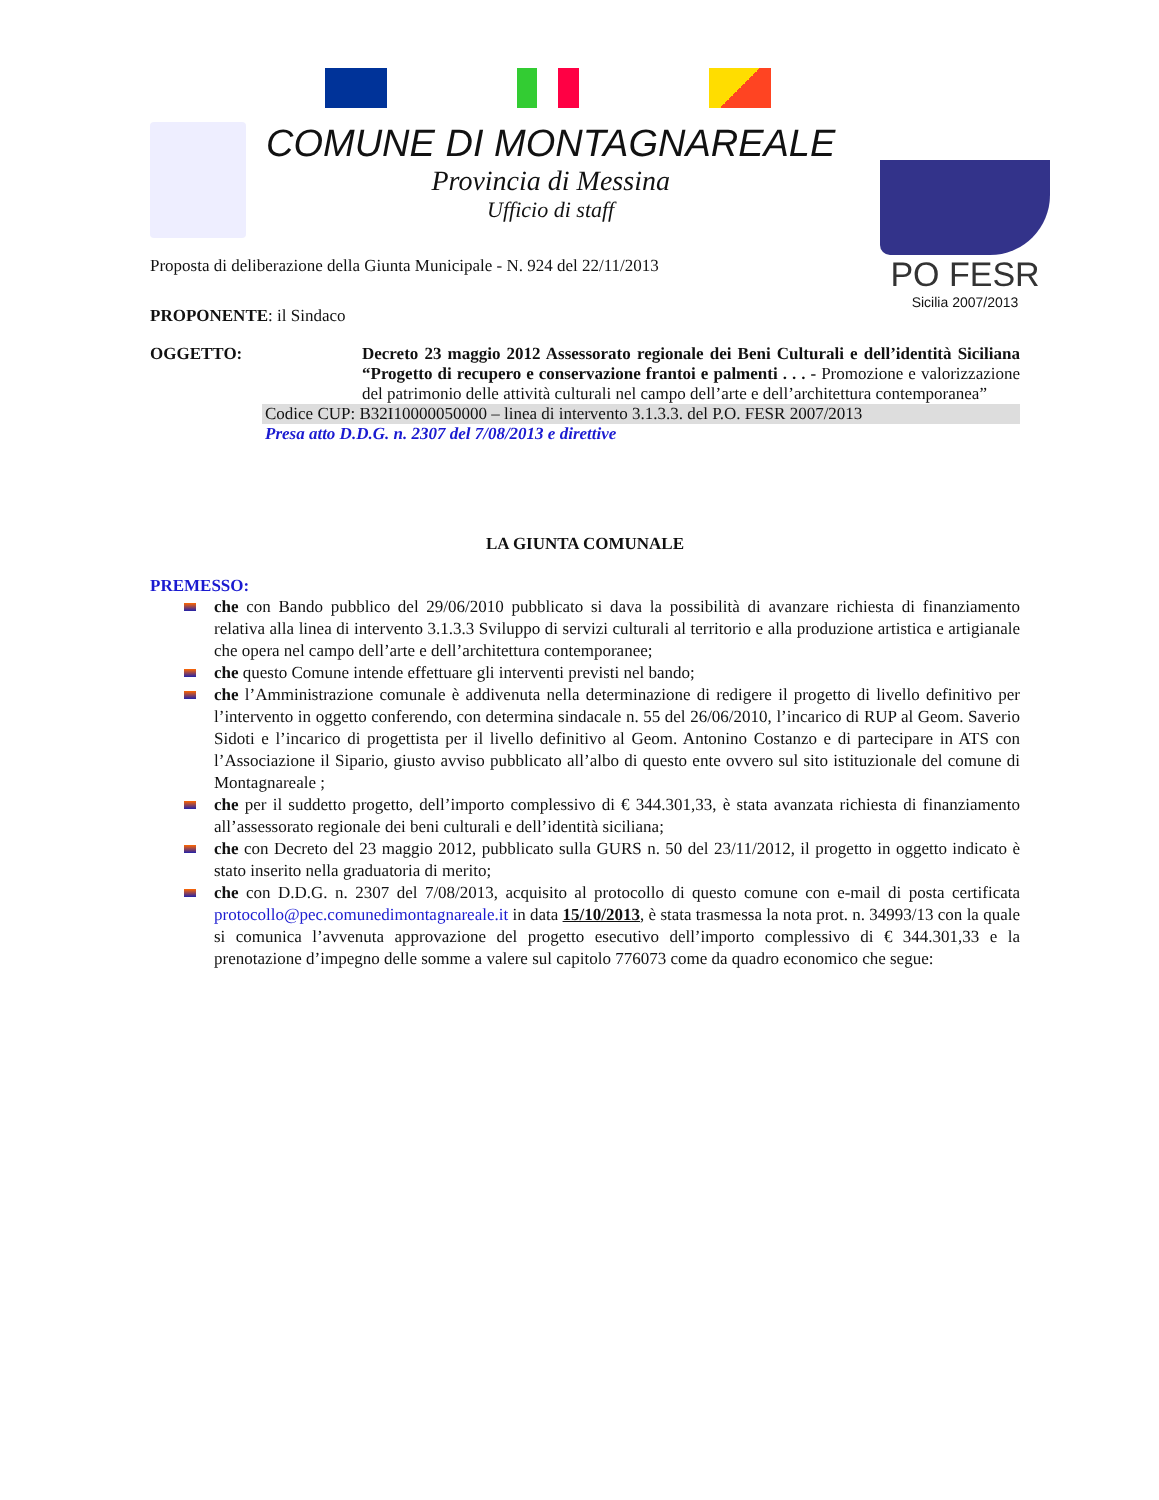COMUNE DI MONTAGNAREALE
Provincia di Messina
Ufficio di staff
PO FESR
Sicilia 2007/2013
Proposta di deliberazione della Giunta Municipale - N. 924 del 22/11/2013
PROPONENTE: il Sindaco
OGGETTO: Decreto 23 maggio 2012 Assessorato regionale dei Beni Culturali e dell’identità Siciliana “Progetto di recupero e conservazione frantoi e palmenti . . . - Promozione e valorizzazione del patrimonio delle attività culturali nel campo dell’arte e dell’architettura contemporanea”
Codice CUP: B32I10000050000 – linea di intervento 3.1.3.3. del P.O. FESR 2007/2013
Presa atto D.D.G. n. 2307 del 7/08/2013 e direttive
LA GIUNTA COMUNALE
PREMESSO:
che con Bando pubblico del 29/06/2010 pubblicato si dava la possibilità di avanzare richiesta di finanziamento relativa alla linea di intervento 3.1.3.3 Sviluppo di servizi culturali al territorio e alla produzione artistica e artigianale che opera nel campo dell’arte e dell’architettura contemporanee;
che questo Comune intende effettuare gli interventi previsti nel bando;
che l’Amministrazione comunale è addivenuta nella determinazione di redigere il progetto di livello definitivo per l’intervento in oggetto conferendo, con determina sindacale n. 55 del 26/06/2010, l’incarico di RUP al Geom. Saverio Sidoti e l’incarico di progettista per il livello definitivo al Geom. Antonino Costanzo e di partecipare in ATS con l’Associazione il Sipario, giusto avviso pubblicato all’albo di questo ente ovvero sul sito istituzionale del comune di Montagnareale ;
che per il suddetto progetto, dell’importo complessivo di € 344.301,33, è stata avanzata richiesta di finanziamento all’assessorato regionale dei beni culturali e dell’identità siciliana;
che con Decreto del 23 maggio 2012, pubblicato sulla GURS n. 50 del 23/11/2012, il progetto in oggetto indicato è stato inserito nella graduatoria di merito;
che con D.D.G. n. 2307 del 7/08/2013, acquisito al protocollo di questo comune con e-mail di posta certificata protocollo@pec.comunedimontagnareale.it in data 15/10/2013, è stata trasmessa la nota prot. n. 34993/13 con la quale si comunica l’avvenuta approvazione del progetto esecutivo dell’importo complessivo di € 344.301,33 e la prenotazione d’impegno delle somme a valere sul capitolo 776073 come da quadro economico che segue: